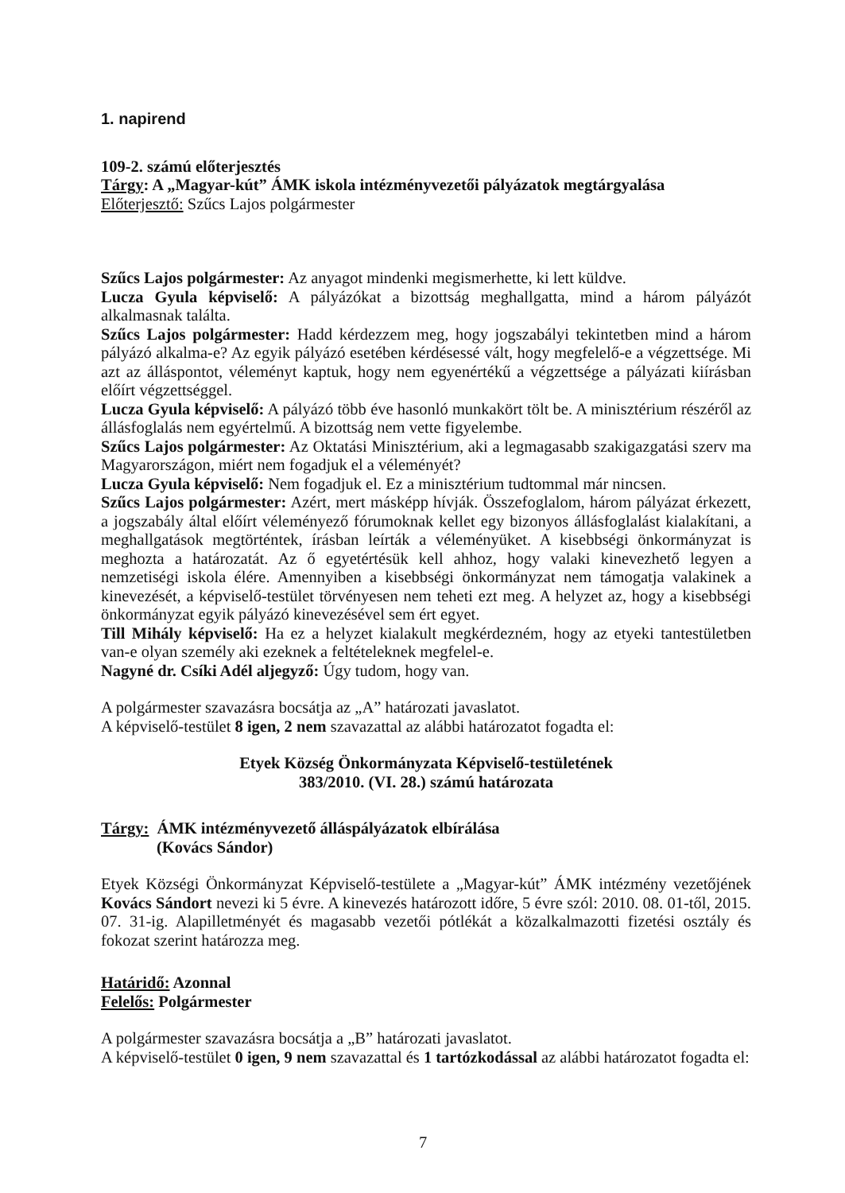1. napirend
109-2. számú előterjesztés
Tárgy: A „Magyar-kút” ÁMK iskola intézményvezetői pályázatok megtárgyalása
Előterjesztő: Szűcs Lajos polgármester
Szűcs Lajos polgármester: Az anyagot mindenki megismerhette, ki lett küldve.
Lucza Gyula képviselő: A pályázókat a bizottság meghallgatta, mind a három pályázót alkalmasnak találta.
Szűcs Lajos polgármester: Hadd kérdezzem meg, hogy jogszabályi tekintetben mind a három pályázó alkalma-e? Az egyik pályázó esetében kérdésessé vált, hogy megfelelő-e a végzettsége. Mi azt az álláspontot, véleményt kaptuk, hogy nem egyenértékű a végzettsége a pályázati kiírásban előírt végzettséggel.
Lucza Gyula képviselő: A pályázó több éve hasonló munkakört tölt be. A minisztérium részéről az állásfoglalás nem egyértelmű. A bizottság nem vette figyelembe.
Szűcs Lajos polgármester: Az Oktatási Minisztérium, aki a legmagasabb szakigazgatási szerv ma Magyarországon, miért nem fogadjuk el a véleményét?
Lucza Gyula képviselő: Nem fogadjuk el. Ez a minisztérium tudtommal már nincsen.
Szűcs Lajos polgármester: Azért, mert másképp hívják. Összefoglalom, három pályázat érkezett, a jogszabály által előírt véleményező fórumoknak kellet egy bizonyos állásfoglalást kialakítani, a meghallgatások megtörténtek, írásban leírták a véleményüket. A kisebbségi önkormányzat is meghozta a határozatát. Az ő egyetértésük kell ahhoz, hogy valaki kinevezhető legyen a nemzetiségi iskola élére. Amennyiben a kisebbségi önkormányzat nem támogatja valakinek a kinevezését, a képviselő-testület törvényesen nem teheti ezt meg. A helyzet az, hogy a kisebbségi önkormányzat egyik pályázó kinevezésével sem ért egyet.
Till Mihály képviselő: Ha ez a helyzet kialakult megkérdezném, hogy az etyeki tantestületben van-e olyan személy aki ezeknek a feltételeknek megfelel-e.
Nagyné dr. Csíki Adél aljegyző: Úgy tudom, hogy van.
A polgármester szavazásra bocsátja az „A” határozati javaslatot.
A képviselő-testület 8 igen, 2 nem szavazattal az alábbi határozatot fogadta el:
Etyek Község Önkormányzata Képviselő-testületének
383/2010. (VI. 28.) számú határozata
Tárgy: ÁMK intézményvezető álláspályázatok elbírálása
(Kovács Sándor)
Etyek Községi Önkormányzat Képviselő-testülete a „Magyar-kút” ÁMK intézmény vezetőjének Kovács Sándort nevezi ki 5 évre. A kinevezés határozott időre, 5 évre szól: 2010. 08. 01-től, 2015. 07. 31-ig. Alapilletményét és magasabb vezetői pótlékát a közalkalmazotti fizetési osztály és fokozat szerint határozza meg.
Határidő: Azonnal
Felelős: Polgármester
A polgármester szavazásra bocsátja a „B” határozati javaslatot.
A képviselő-testület 0 igen, 9 nem szavazattal és 1 tartózkodással az alábbi határozatot fogadta el:
7